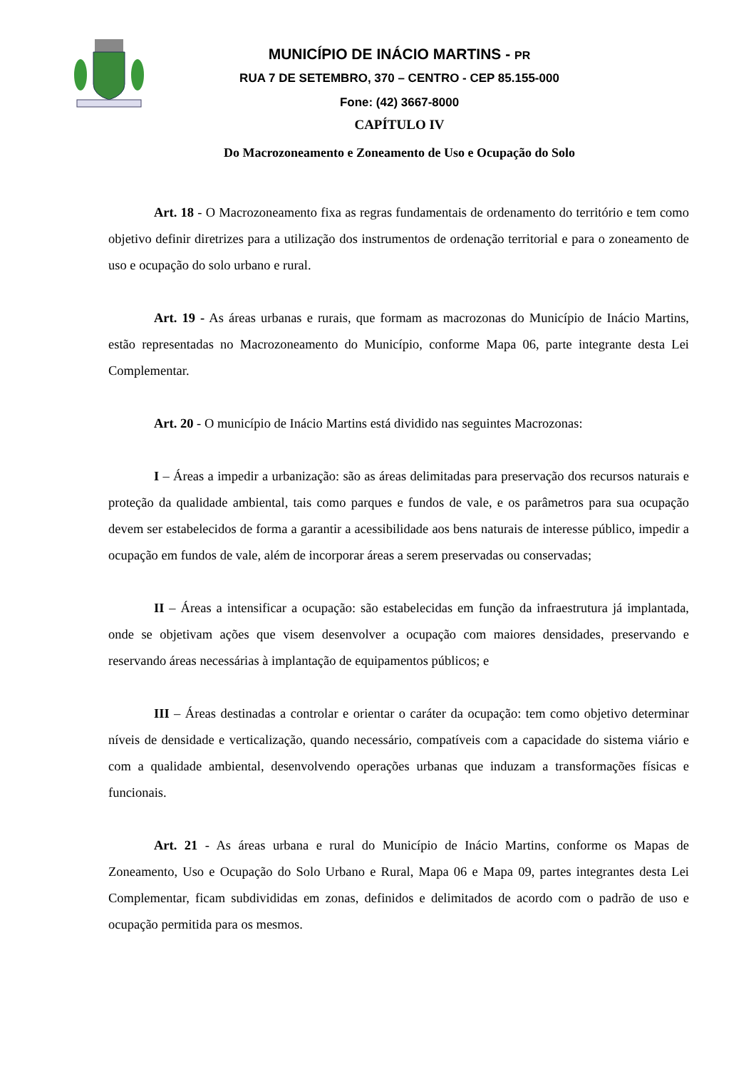MUNICÍPIO DE INÁCIO MARTINS - PR
RUA 7 DE SETEMBRO, 370 – CENTRO - CEP 85.155-000
Fone: (42) 3667-8000
CAPÍTULO IV
Do Macrozoneamento e Zoneamento de Uso e Ocupação do Solo
Art. 18 - O Macrozoneamento fixa as regras fundamentais de ordenamento do território e tem como objetivo definir diretrizes para a utilização dos instrumentos de ordenação territorial e para o zoneamento de uso e ocupação do solo urbano e rural.
Art. 19 - As áreas urbanas e rurais, que formam as macrozonas do Município de Inácio Martins, estão representadas no Macrozoneamento do Município, conforme Mapa 06, parte integrante desta Lei Complementar.
Art. 20 - O município de Inácio Martins está dividido nas seguintes Macrozonas:
I – Áreas a impedir a urbanização: são as áreas delimitadas para preservação dos recursos naturais e proteção da qualidade ambiental, tais como parques e fundos de vale, e os parâmetros para sua ocupação devem ser estabelecidos de forma a garantir a acessibilidade aos bens naturais de interesse público, impedir a ocupação em fundos de vale, além de incorporar áreas a serem preservadas ou conservadas;
II – Áreas a intensificar a ocupação: são estabelecidas em função da infraestrutura já implantada, onde se objetivam ações que visem desenvolver a ocupação com maiores densidades, preservando e reservando áreas necessárias à implantação de equipamentos públicos; e
III – Áreas destinadas a controlar e orientar o caráter da ocupação: tem como objetivo determinar níveis de densidade e verticalização, quando necessário, compatíveis com a capacidade do sistema viário e com a qualidade ambiental, desenvolvendo operações urbanas que induzam a transformações físicas e funcionais.
Art. 21 - As áreas urbana e rural do Município de Inácio Martins, conforme os Mapas de Zoneamento, Uso e Ocupação do Solo Urbano e Rural, Mapa 06 e Mapa 09, partes integrantes desta Lei Complementar, ficam subdivididas em zonas, definidos e delimitados de acordo com o padrão de uso e ocupação permitida para os mesmos.